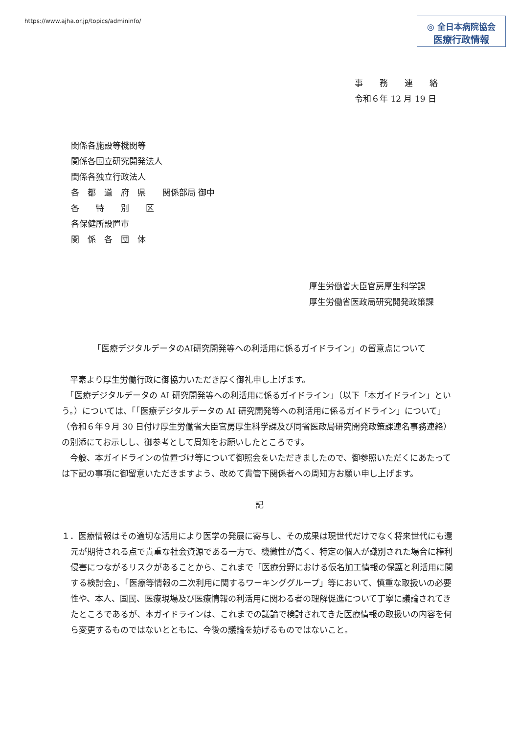https://www.ajha.or.jp/topics/admininfo/
◎ 全日本病院協会
医療行政情報
事　　務　　連　　絡
令和６年 12 月 19 日
関係各施設等機関等
関係各国立研究開発法人
関係各独立行政法人
各　都　道　府　県　　関係部局 御中
各　　特　　別　　区
各保健所設置市
関　係　各　団　体
厚生労働省大臣官房厚生科学課
厚生労働省医政局研究開発政策課
「医療デジタルデータのAI研究開発等への利活用に係るガイドライン」の留意点について
　平素より厚生労働行政に御協力いただき厚く御礼申し上げます。
　「医療デジタルデータの AI 研究開発等への利活用に係るガイドライン」（以下「本ガイドライン」という。）については、「「医療デジタルデータの AI 研究開発等への利活用に係るガイドライン」について」（令和６年９月 30 日付け厚生労働省大臣官房厚生科学課及び同省医政局研究開発政策課連名事務連絡）の別添にてお示しし、御参考として周知をお願いしたところです。
　今般、本ガイドラインの位置づけ等について御照会をいただきましたので、御参照いただくにあたっては下記の事項に御留意いただきますよう、改めて貴管下関係者への周知方お願い申し上げます。
記
１．医療情報はその適切な活用により医学の発展に寄与し、その成果は現世代だけでなく将来世代にも還元が期待される点で貴重な社会資源である一方で、機微性が高く、特定の個人が識別された場合に権利侵害につながるリスクがあることから、これまで「医療分野における仮名加工情報の保護と利活用に関する検討会」、「医療等情報の二次利用に関するワーキンググループ」等において、慎重な取扱いの必要性や、本人、国民、医療現場及び医療情報の利活用に関わる者の理解促進について丁寧に議論されてきたところであるが、本ガイドラインは、これまでの議論で検討されてきた医療情報の取扱いの内容を何ら変更するものではないとともに、今後の議論を妨げるものではないこと。